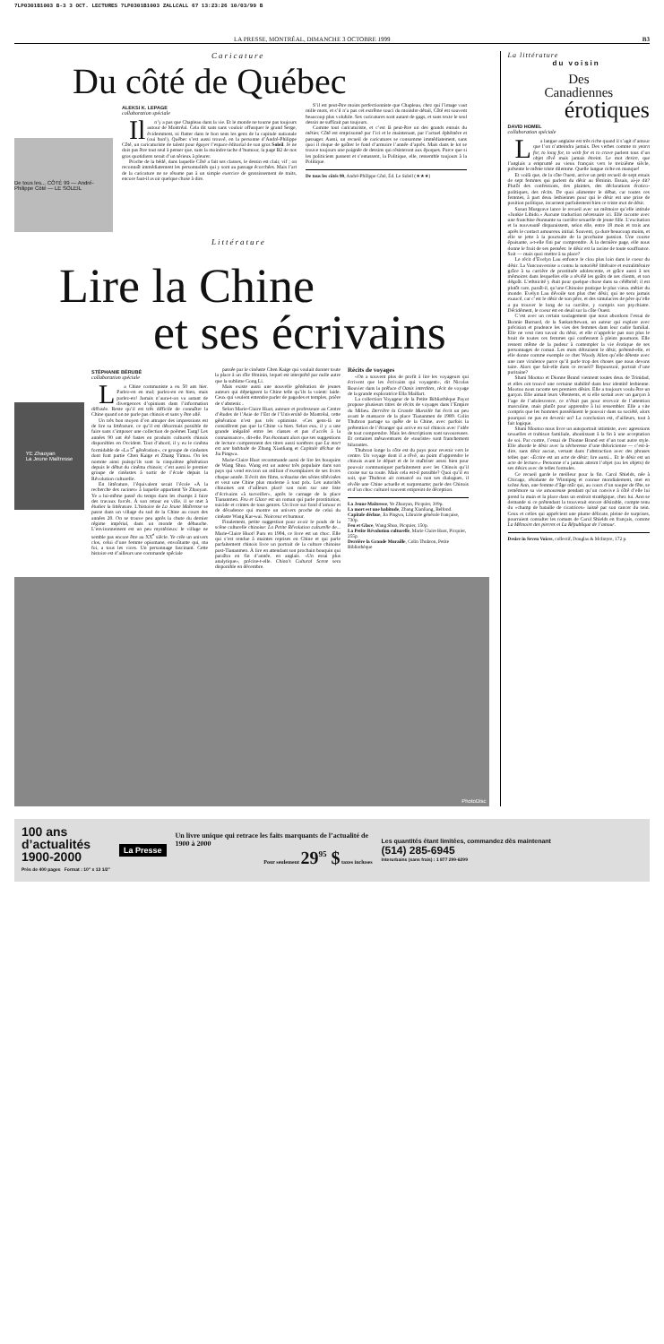7LP0301B1003 B-3 3 OCT. LECTURES 7LP0301B1003 ZALLCALL 67 13:23:26 10/03/99 B
LA PRESSE, MONTRÉAL, DIMANCHE 3 OCTOBRE 1999 B3
Caricature
Du côté de Québec
De tous les... CÔTÉ 99 — André-Philippe Côté — LE SOLEIL
ALEKSI K. LEPAGE
collaboration spéciale
Il n’y a pas que Chapleau dans la vie. Et le monde ne tourne pas toujours autour de Montréal. Cela dit sans sans vouloir offusquer le grand Serge, évidemment, ni flatter dans le bon sens les gens de la capitale nationale (oui bon!), Québec s’est aussi trouvé, en la personne d’André-Philippe Côté, un caricaturiste de talent pour égayer l’espace éditorial de son gros Soleil. Je ne dois pas être tout seul à penser que, sans la moindre tache d’humour, la page B2 de nos gros quotidiens serait d’un sérieux à pleurer.
Proche de la bédé, dans laquelle Côté a fait ses classes, le dessin est clair, vif ; on reconnaît immédiatement les personnalités qui y sont au passage écorchées. Mais l’art de la caricature ne se résume pas à un simple exercice de grossissement de traits, encore faut-il avoir quelque chose à dire.
S’il est peut-être moins perfectionniste que Chapleau, chez qui l’image vaut mille mots, et s’il n’a pas cet extrême souci du moindre détail, Côté est souvent beaucoup plus volubile. Ses caricatures sont autant de gags, et sans texte le seul dessin ne suffirait pas toujours.
Comme tout caricaturiste, et c’est là peut-être un des grands ennuis du métier, Côté est emprisonné par l’ici et le maintenant, par l’actuel éphémère et passager. Aussi, un recueil de caricatures se consomme immédiatement, sans quoi il risque de goûter le fond d’armoire l’année d’après. Mais dans le lot se trouve toujours une poignée de dessins qui résisteront aux époques. Parce que si les politiciens passent et s’entassent, la Politique, elle, ressemble toujours à la Politique.
De tous les côtés 99, André-Philippe Côté, Éd. Le Soleil (★★★)
Littérature
Lire la Chine
et ses écrivains
YE Zhaoyan
La Jeune Maîtresse
STÉPHANIE BÉRUBÉ
collaboration spéciale
La Chine communiste a eu 50 ans hier. Parlez-en en mal; parlez-en en bien, mais parlez-en! Jamais n’aura-t-on vu autant de divergences d’opinions dans l’information diffusée. Reste qu’il est très difficile de connaître la Chine quand on ne parle pas chinois et sans y être allé.
Un très bon moyen d’en attraper des impressions est de lire sa littérature, ce qu’il est désormais possible de faire sans s’imposer une collection de poèmes Tang! Les années 90 ont été fastes en produits culturels chinois disponibles en Occident. Tout d’abord, il y eu le cinéma formidable de «La 5<sup>e</sup> génération», ce groupe de cinéastes dont font partie Chen Kaige et Zhang Yimou. On les nomme ainsi puisqu’ils sont la cinquième génération depuis le début du cinéma chinois; c’est aussi le premier groupe de cinéastes à sortir de l’école depuis la Révolution culturelle.
En littérature, l’équivalent serait l’école «À la recherche des racines» à laquelle appartient Ye Zhaoyan. Ye a lui-même passé du temps dans les champs à faire des travaux forcés. À son retour en ville, il se met à étudier la littérature. L’histoire de La Jeune Maîtresse se passe dans un village du sud de la Chine au cours des années 20. On se trouve peu après la chute du dernier régime impérial, dans un monde de débauche. L’environnement est un peu mystérieux: le village ne semble pas encore être au XX<sup>e</sup> siècle. Ye crée un univers clos, celui d’une femme opiomane, envoûtante qui, ma foi, a tous les vices. Un personnage fascinant. Cette histoire est d’ailleurs une commande spéciale
passée par le cinéaste Chen Kaige qui voulait donner toute la place à un rôle féminin, lequel est interprété par nulle autre que la sublime Gong Li.
Mais existe aussi une nouvelle génération de jeunes auteurs qui dépeignent la Chine telle qu’ils la voient: laide. Ceux qui veulent entendre parler de pagodes et temples, prière de s’abstenir...
Selon Marie-Claire Huot, auteure et professeure au Centre d’études de l’Asie de l’Est de l’Université de Montréal, cette génération n’est pas très optimiste. «Ces gens-là ne considèrent pas que la Chine va bien. Selon eux, il y a une grande inégalité entre les classes et pas d’accès à la connaissance», dit-elle. Pas étonnant alors que ses suggestions de lecture comprennent des titres aussi sombres que La mort est une habitude de Zhang Xianliang et Capitale déchue de Jia Pingwa.
Marie-Claire Huot recommande aussi de lire les bouquins de Wang Shuo. Wang est un auteur très populaire dans son pays qui vend environ un million d’exemplaires de ses livres chaque année. Il écrit des films, scénarise des séries télévisées et veut une Chine plus moderne à tout prix. Les autorités chinoises ont d’ailleurs placé son nom sur une liste d’écrivains «à surveiller», après le carnage de la place Tiananmen. Feu et Glace est un roman qui parle prostitution, suicide et crimes de tous genres. Un livre sur fond d’amour et de décadence qui montre un univers proche de celui du cinéaste Wang Kar-wai. Noirceur et humour.
Finalement, petite suggestion pour avoir le pouls de la scène culturelle chinoise: La Petite Révolution culturelle de... Marie-Claire Huot! Paru en 1994, ce livre est un choc. Elle qui s’est rendue à maintes reprises en Chine et qui parle parfaitement chinois livre un portrait de la culture chinoise post-Tiananmen. À lire en attendant son prochain bouquin qui paraîtra en fin d’année, en anglais. «Un essai plus analytique», précise-t-elle. China’s Cultural Scene sera disponible en décembre.
Récits de voyages
«On a souvent plus de profit à lire les voyageurs qui écrivent que les écrivains qui voyagent», dit Nicolas Bouvier dans la préface d’Oasis interdites, récit de voyage de la grande exploratrice Ella Maillart.
La collection Voyageur de la Petite Bibliothèque Payot propose plusieurs titres de récits de voyages dans l’Empire du Milieu. Derrière la Grande Muraille fut écrit un peu avant le massacre de la place Tiananmen de 1989. Colin Thubron partage sa quête de la Chine, avec parfois la prétention de l’étranger qui arrive en sol chinois avec l’idée de tout comprendre. Mais les descriptions sont savoureuses. Et certaines mésaventures de «touriste» sont franchement hilarantes.
Thubron longe la côte est du pays pour revenir vers le centre. Un voyage dont il a rêvé, au point d’apprendre le chinois avant le départ et de le maîtriser assez bien pour pouvoir communiquer parfaitement avec les Chinois qu’il croise sur sa route. Mais cela est-il possible? Quoi qu’il en soit, que Thubron ait romancé ou non ses dialogues, il révèle une Chine actuelle et surprenante; parle des Chinois et d’un choc culturel souvent empreint de déception.
La Jeune Maîtresse, Ye Zhaoyan, Picquier, 309p.
La mort est une habitude, Zhang Xianliang, Belfond.
Capitale déchue, Jia Pingwa, Librairie générale française, 730p.
Feu et Glace, Wang Shuo, Picquier, 150p.
La Petite Révolution culturelle, Marie Claire Huot, Picquier, 255p.
Derrière la Grande Muraille, Colin Thubron, Petite Bibliothèque
PhotoDisc
La littérature
du voisin
Des
Canadiennes
érotiques
DAVID HOMEL
collaboration spéciale
La langue anglaise est très riche quand il s’agit d’amour que l’on n’atteindra jamais. Des verbes comme to yearn for, to long for, to wish for et to crave parlent tous d’un objet rêvé mais jamais étreint. Le mot desire, que l’anglais a emprunté au vieux français vers le treizième siècle, présente le même triste dilemme. Quelle langue riche en manque!
Et voilà que, de la côte Ouest, arrive un petit recueil de sept essais de sept femmes qui parlent du désir au féminin. Essais, ai-je dit? Plutôt des confessions, des plaintes, des déclarations érotico-politiques, des récits. De quoi alimenter le débat, car toutes ces femmes, à part deux lesbiennes pour qui le désir est une prise de position politique, incarnent parfaitement bien ce triste mot de désir.
Susan Musgrave lance le recueil avec un mémoire qu’elle intitule «Junkie Libido.» Aucune traduction nécessaire ici. Elle raconte avec une franchise étonnante sa carrière sexuelle de jeune fille. L’excitation et la nouveauté disparaissent, selon elle, entre 18 mois et trois ans après le contact amoureux initial. Souvent, ça dure beaucoup moins, et elle se jette à la poursuite de la prochaine passion. Une course épuisante, a-t-elle fini par comprendre. À la dernière page, elle nous donne le fruit de ses pensées: le désir est la racine de toute souffrance. Soit — mais quoi mettre à sa place?
Le récit d’Evelyn Lau enfonce le clou plus loin dans le coeur du désir. La Vancouveroise a connu la notoriété littéraire et extralittéraire grâce à sa carrière de prostituée adolescente, et grâce aussi à ses mémoires dans lesquelles elle a révélé les goûts de ses clients, et son dégoût. L’ethnicité y était pour quelque chose dans sa célébrité; il est plutôt rare, paraît-il, qu’une Chinoise pratique le plus vieux métier du monde. Evelyn Lau dévoile son plus cher désir, qui ne sera jamais exaucé, car c’est le désir de son père, et des simulacres de père qu’elle a pu trouver le long de sa carrière, y compris son psychiatre. Décidément, le coeur est en deuil sur la côte Ouest.
C’est avec un certain soulagement que nous abordons l’essai de Bonnie Burnard, de la Saskatchewan, un auteur qui explore avec précision et prudence les vies des femmes dans leur cadre familial. Elle ne veut rien savoir du désir, et elle n’apprécie pas non plus le bruit de toutes ces femmes qui confessent à pleins poumons. Elle ressent même de la pudeur à contempler la vie érotique de ses personnages de roman. Les mots détruisent le désir, prétend-elle, et elle donne comme exemple ce cher Woody Allen qu’elle déteste avec une rare virulence parce qu’il parle trop des choses que nous devons taire. Alors que fait-elle dans ce recueil? Repoussoir, portrait d’une puritaine?
Shani Mootoo et Dionne Brand viennent toutes deux de Trinidad, et elles ont trouvé une certaine stabilité dans leur identité lesbienne. Mootoo nous raconte ses premiers désirs. Elle a toujours voulu être un garçon. Elle aimait leurs vêtements, et si elle sortait avec un garçon à l’age de l’adolescence, ce n’était pas pour recevoir de l’attention masculine, mais plutôt pour apprendre à lui ressembler. Elle a vite compris que les hommes possédaient le pouvoir dans sa société, alors pourquoi ne pas en devenir un? La conclusion est, d’ailleurs, tout à fait logique.
Shani Mootoo nous livre un autoportrait intimiste, avec agressions sexuelles et trahison familiale, aboutissant à la fin à une acceptation de soi. Par contre, l’essai de Dionne Brand est d’un tout autre style. Elle aborde le désir avec la sécheresse d’une théoricienne — c’est-à-dire, sans désir aucun, versant dans l’abstraction avec des phrases telles que: «Écrire est un acte de désir; lire aussi... Et le désir est un acte de lecture.» Personne n’a jamais atteint l’objet (ou les objets) de ses désirs avec de telles formules.
Ce recueil garde le meilleur pour la fin. Carol Shields, née à Chicago, résidante de Winnipeg et connue mondialement, met en scène Ann, une femme d’âge mûr qui, au cours d’un souper de fête, se remémore sa vie amoureuse pendant qu’un convive à côté d’elle lui prend la main et la place dans un endroit stratégique, chez lui. Ann se demande si ce prétendant la trouverait encore désirable, compte tenu du «champ de bataille de cicatrices» laissé par son cancer du sein. Ceux et celles qui apprécient une plume délicate, pleine de surprises, pourraient consulter les romans de Carol Shields en français, comme La Mémoire des pierres et La République de l’amour.
Desire in Seven Voices, collectif, Douglas & McIntyre, 172 p.
100 ans
d’actualités
1900-2000
Près de 400 pages Format : 10" x 13 1/2"
La Presse
Un livre unique qui retrace les faits marquants de l’actualité de 1900 à 2000
Pour seulement 29<sup>95</sup> $ taxes incluses
Les quantités étant limitées, commandez dès maintenant
(514) 285-6945
Interurbains (sans frais) : 1 877 299-6299